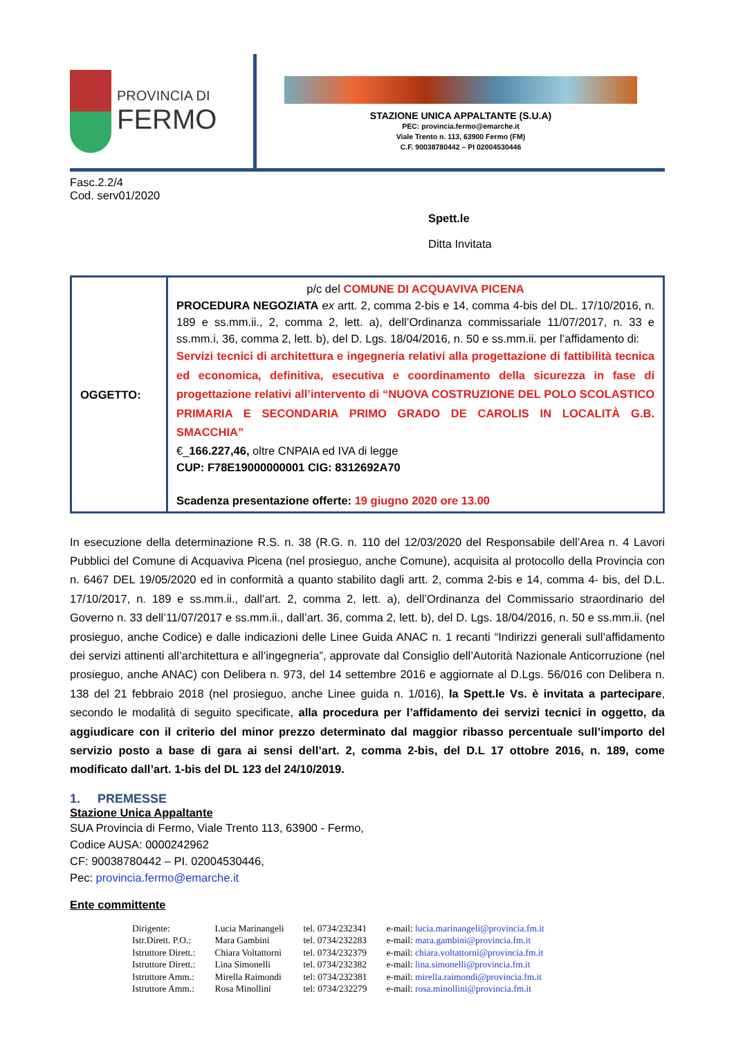PROVINCIA DI
FERMO
STAZIONE UNICA APPALTANTE (S.U.A)
PEC: provincia.fermo@emarche.it
Viale Trento n. 113, 63900 Fermo (FM)
C.F. 90038780442 – PI 02004530446
Fasc.2.2/4
Cod. serv01/2020
Spett.le
Ditta Invitata
| OGGETTO: | p/c del COMUNE DI ACQUAVIVA PICENA PROCEDURA NEGOZIATA ex artt. 2, comma 2-bis e 14, comma 4-bis del DL. 17/10/2016, n. 189 e ss.mm.ii., 2, comma 2, lett. a), dell’Ordinanza commissariale 11/07/2017, n. 33 e ss.mm.i, 36, comma 2, lett. b), del D. Lgs. 18/04/2016, n. 50 e ss.mm.ii. per l’affidamento di: Servizi tecnici di architettura e ingegneria relativi alla progettazione di fattibilità tecnica ed economica, definitiva, esecutiva e coordinamento della sicurezza in fase di progettazione relativi all’intervento di “NUOVA COSTRUZIONE DEL POLO SCOLASTICO PRIMARIA E SECONDARIA PRIMO GRADO DE CAROLIS IN LOCALITÀ G.B. SMACCHIA” €_ 166.227,46, oltre CNPAIA ed IVA di legge CUP: F78E19000000001 CIG: 8312692A70 Scadenza presentazione offerte: 19 giugno 2020 ore 13.00 |
In esecuzione della determinazione R.S. n. 38 (R.G. n. 110 del 12/03/2020 del Responsabile dell’Area n. 4 Lavori Pubblici del Comune di Acquaviva Picena (nel prosieguo, anche Comune), acquisita al protocollo della Provincia con n. 6467 DEL 19/05/2020 ed in conformità a quanto stabilito dagli artt. 2, comma 2-bis e 14, comma 4- bis, del D.L. 17/10/2017, n. 189 e ss.mm.ii., dall’art. 2, comma 2, lett. a), dell’Ordinanza del Commissario straordinario del Governo n. 33 dell’11/07/2017 e ss.mm.ii., dall’art. 36, comma 2, lett. b), del D. Lgs. 18/04/2016, n. 50 e ss.mm.ii. (nel prosieguo, anche Codice) e dalle indicazioni delle Linee Guida ANAC n. 1 recanti “Indirizzi generali sull’affidamento dei servizi attinenti all’architettura e all’ingegneria”, approvate dal Consiglio dell’Autorità Nazionale Anticorruzione (nel prosieguo, anche ANAC) con Delibera n. 973, del 14 settembre 2016 e aggiornate al D.Lgs. 56/016 con Delibera n. 138 del 21 febbraio 2018 (nel prosieguo, anche Linee guida n. 1/016), la Spett.le Vs. è invitata a partecipare, secondo le modalità di seguito specificate, alla procedura per l’affidamento dei servizi tecnici in oggetto, da aggiudicare con il criterio del minor prezzo determinato dal maggior ribasso percentuale sull’importo del servizio posto a base di gara ai sensi dell’art. 2, comma 2-bis, del D.L 17 ottobre 2016, n. 189, come modificato dall’art. 1-bis del DL 123 del 24/10/2019.
1. PREMESSE
Stazione Unica Appaltante
SUA Provincia di Fermo, Viale Trento 113, 63900 - Fermo,
Codice AUSA: 0000242962
CF: 90038780442 – PI. 02004530446,
Pec: provincia.fermo@emarche.it
Ente committente
| Dirigente: | Lucia Marinangeli | tel. 0734/232341 | e-mail: lucia.marinangeli@provincia.fm.it |
| Istr.Dirett. P.O.: | Mara Gambini | tel. 0734/232283 | e-mail: mara.gambini@provincia.fm.it |
| Istruttore Dirett.: | Chiara Voltattorni | tel. 0734/232379 | e-mail: chiara.voltattorni@provincia.fm.it |
| Istruttore Dirett.: | Lina Simonelli | tel. 0734/232382 | e-mail: lina.simonelli@provincia.fm.it |
| Istruttore Amm.: | Mirella Raimondi | tel: 0734/232381 | e-mail: mirella.raimondi@provincia.fm.it |
| Istruttore Amm.: | Rosa Minollini | tel: 0734/232279 | e-mail: rosa.minollini@provincia.fm.it |